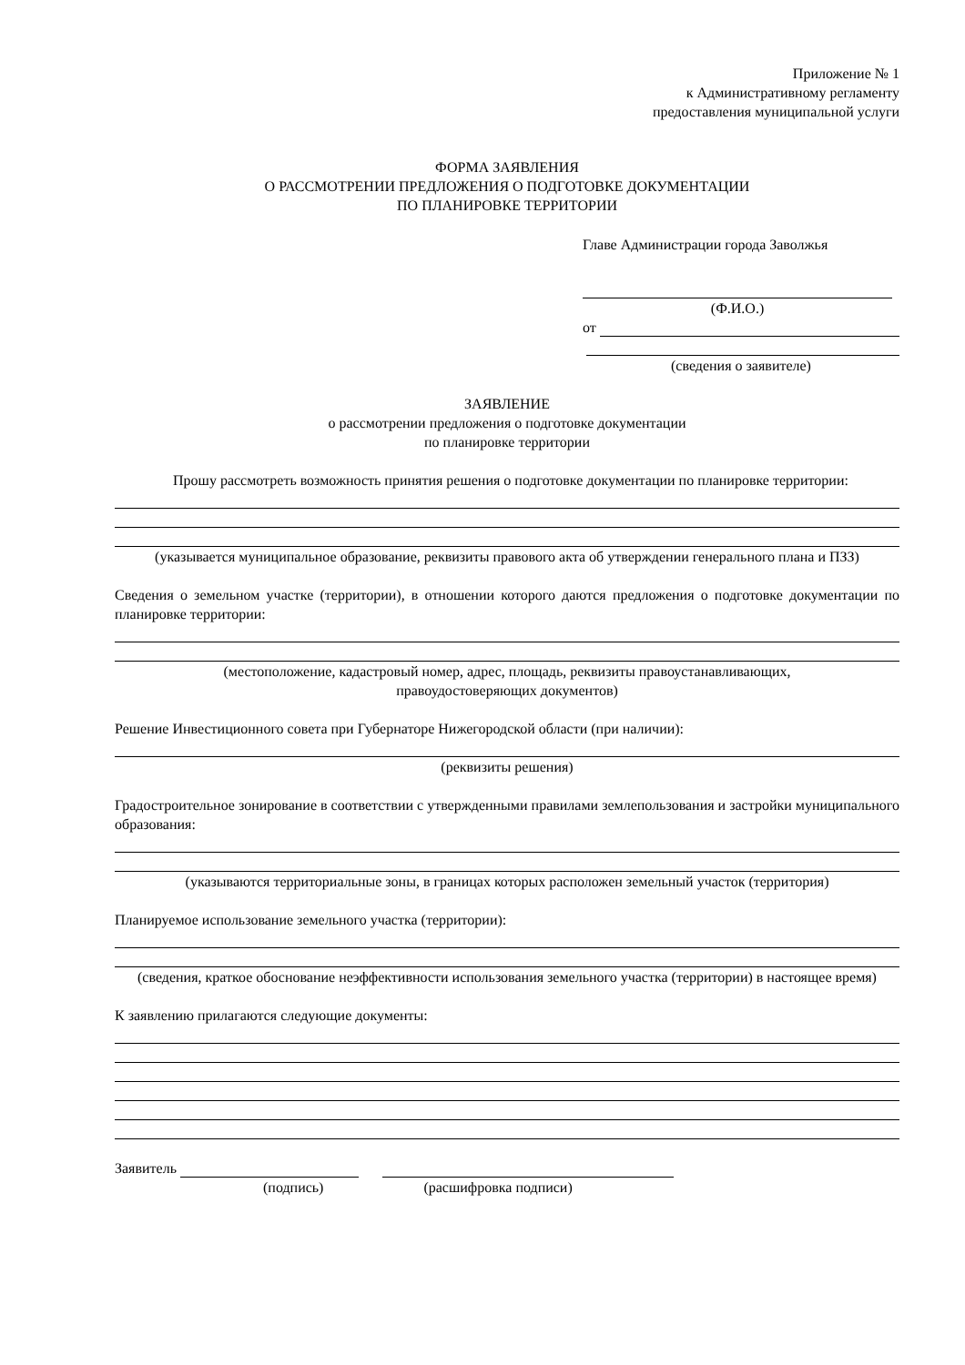Приложение № 1
к Административному регламенту
предоставления муниципальной услуги
ФОРМА ЗАЯВЛЕНИЯ
О РАССМОТРЕНИИ ПРЕДЛОЖЕНИЯ О ПОДГОТОВКЕ ДОКУМЕНТАЦИИ
ПО ПЛАНИРОВКЕ ТЕРРИТОРИИ
Главе Администрации города Заволжья
(Ф.И.О.)
от
(сведения о заявителе)
ЗАЯВЛЕНИЕ
о рассмотрении предложения о подготовке документации
по планировке территории
Прошу рассмотреть возможность принятия решения о подготовке документации по планировке территории:
(указывается муниципальное образование, реквизиты правового акта об утверждении генерального плана и ПЗЗ)
Сведения о земельном участке (территории), в отношении которого даются предложения о подготовке документации по планировке территории:
(местоположение, кадастровый номер, адрес, площадь, реквизиты правоустанавливающих,
правоудостоверяющих документов)
Решение Инвестиционного совета при Губернаторе Нижегородской области (при наличии):
(реквизиты решения)
Градостроительное зонирование в соответствии с утвержденными правилами землепользования и застройки муниципального образования:
(указываются территориальные зоны, в границах которых расположен земельный участок (территория)
Планируемое использование земельного участка (территории):
(сведения, краткое обоснование неэффективности использования земельного участка (территории) в настоящее время)
К заявлению прилагаются следующие документы:
Заявитель
(подпись) (расшифровка подписи)